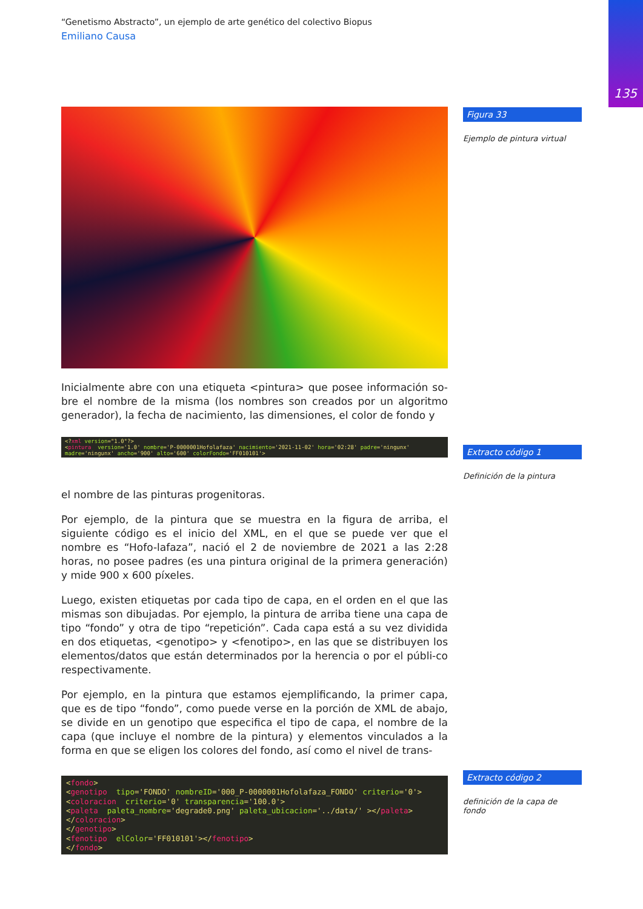135
“Genetismo Abstracto”, un ejemplo de arte genético del colectivo Biopus
Emiliano Causa
Figura 33
Ejemplo de pintura virtual
Extracto código 1
Definición de la pintura
Extracto código 2
definición de la capa de fondo
Inicialmente abre con una etiqueta <pintura> que posee información so-bre el nombre de la misma (los nombres son creados por un algoritmo generador), la fecha de nacimiento, las dimensiones, el color de fondo y
<?xml version="1.0"?> <pintura version='1.0' nombre='P-0000001Hofolafaza' nacimiento='2021-11-02' hora='02:28' padre='ningunx' madre='ningunx' ancho='900' alto='600' colorFondo='FF010101'>
el nombre de las pinturas progenitoras.
Por ejemplo, de la pintura que se muestra en la figura de arriba, el siguiente código es el inicio del XML, en el que se puede ver que el nombre es “Hofo-lafaza”, nació el 2 de noviembre de 2021 a las 2:28 horas, no posee padres (es una pintura original de la primera generación) y mide 900 x 600 píxeles.
Luego, existen etiquetas por cada tipo de capa, en el orden en el que las mismas son dibujadas. Por ejemplo, la pintura de arriba tiene una capa de tipo “fondo” y otra de tipo “repetición”. Cada capa está a su vez dividida en dos etiquetas, <genotipo> y <fenotipo>, en las que se distribuyen los elementos/datos que están determinados por la herencia o por el públi-co respectivamente.
Por ejemplo, en la pintura que estamos ejemplificando, la primer capa, que es de tipo “fondo”, como puede verse en la porción de XML de abajo, se divide en un genotipo que especifica el tipo de capa, el nombre de la capa (que incluye el nombre de la pintura) y elementos vinculados a la forma en que se eligen los colores del fondo, así como el nivel de trans-
<fondo> <genotipo tipo='FONDO' nombreID='000_P-0000001Hofolafaza_FONDO' criterio='0'> <coloracion criterio='0' transparencia='100.0'> <paleta paleta_nombre='degrade0.png' paleta_ubicacion='../data/' ></paleta> </coloracion> </genotipo> <fenotipo elColor='FF010101'></fenotipo> </fondo>